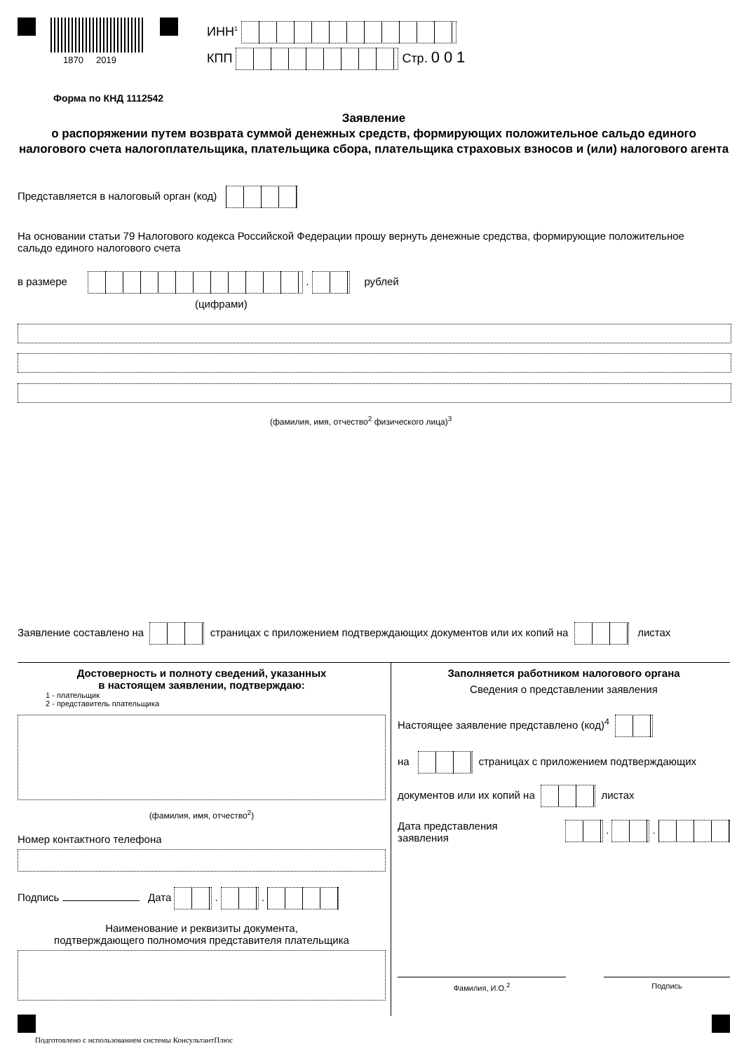1870 2019
ИНН<sup>1</sup>
КПП Стр. 001
Форма по КНД 1112542
Заявление
о распоряжении путем возврата суммой денежных средств, формирующих положительное сальдо единого налогового счета налогоплательщика, плательщика сбора, плательщика страховых взносов и (или) налогового агента
Представляется в налоговый орган (код)
На основании статьи 79 Налогового кодекса Российской Федерации прошу вернуть денежные средства, формирующие положительное сальдо единого налогового счета
в размере . рублей
(цифрами)
(фамилия, имя, отчество<sup>2</sup> физического лица)<sup>3</sup>
Заявление составлено на страницах с приложением подтверждающих документов или их копий на листах
Достоверность и полноту сведений, указанных
в настоящем заявлении, подтверждаю:
1 - плательщик
2 - представитель плательщика
(фамилия, имя, отчество<sup>2</sup>)
Номер контактного телефона
Подпись Дата . .
Наименование и реквизиты документа,
подтверждающего полномочия представителя плательщика
Заполняется работником налогового органа
Сведения о представлении заявления
Настоящее заявление представлено (код)<sup>4</sup>
на страницах с приложением подтверждающих
документов или их копий на листах
Дата представления
заявления . .
Фамилия, И.О.<sup>2</sup> Подпись
Подготовлено с использованием системы КонсультантПлюс